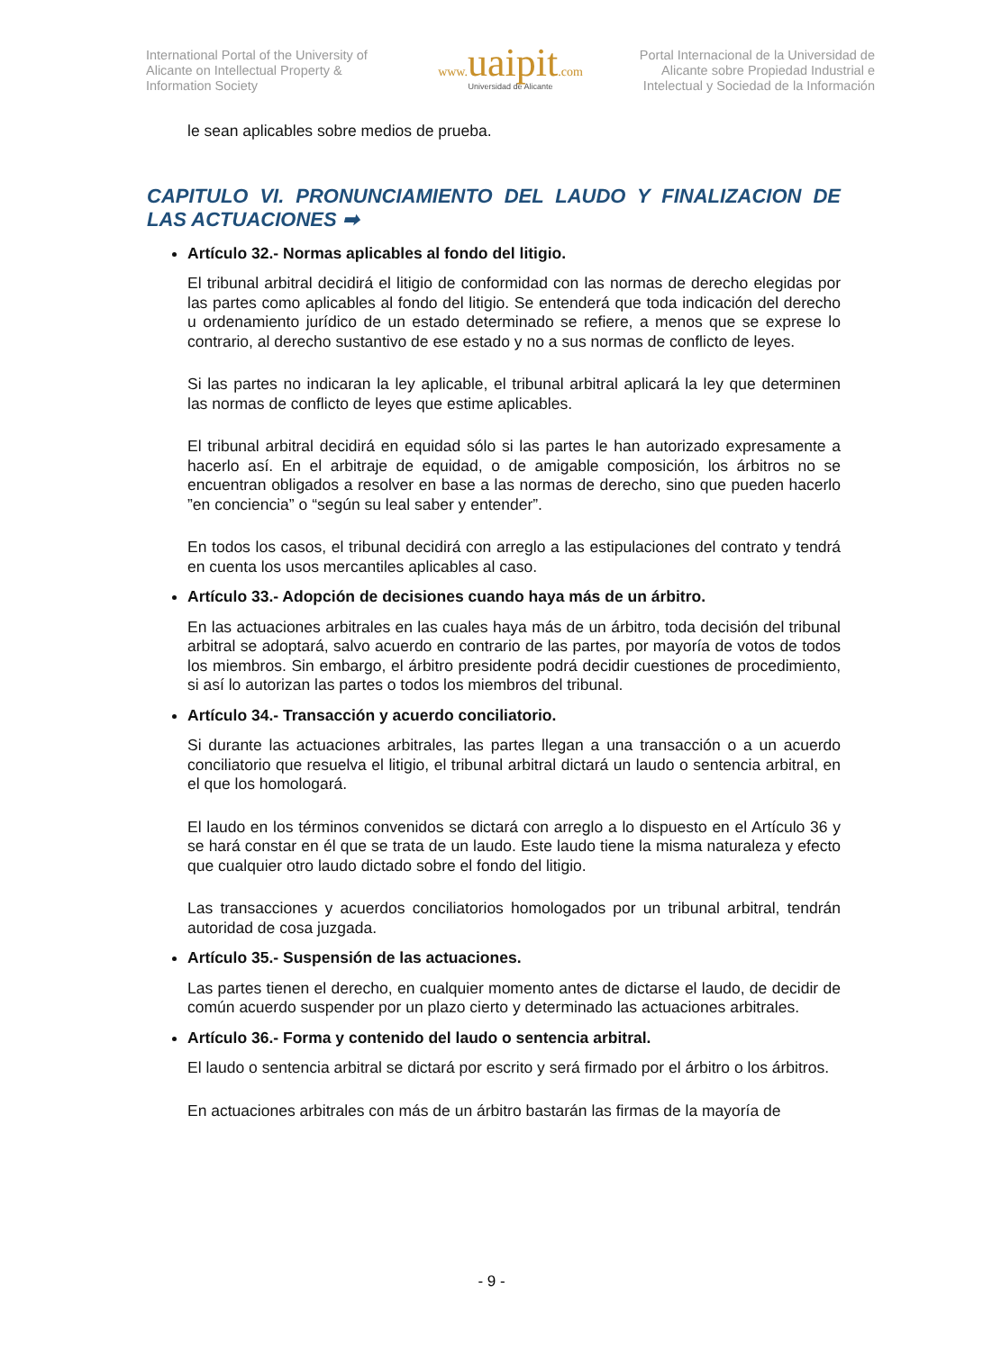International Portal of the University of Alicante on Intellectual Property & Information Society
www. uaipit.com
Universidad de Alicante
Portal Internacional de la Universidad de Alicante sobre Propiedad Industrial e Intelectual y Sociedad de la Información
le sean aplicables sobre medios de prueba.
CAPITULO VI. PRONUNCIAMIENTO DEL LAUDO Y FINALIZACION DE LAS ACTUACIONES ➡
Artículo 32.- Normas aplicables al fondo del litigio.
El tribunal arbitral decidirá el litigio de conformidad con las normas de derecho elegidas por las partes como aplicables al fondo del litigio. Se entenderá que toda indicación del derecho u ordenamiento jurídico de un estado determinado se refiere, a menos que se exprese lo contrario, al derecho sustantivo de ese estado y no a sus normas de conflicto de leyes.
Si las partes no indicaran la ley aplicable, el tribunal arbitral aplicará la ley que determinen las normas de conflicto de leyes que estime aplicables.
El tribunal arbitral decidirá en equidad sólo si las partes le han autorizado expresamente a hacerlo así. En el arbitraje de equidad, o de amigable composición, los árbitros no se encuentran obligados a resolver en base a las normas de derecho, sino que pueden hacerlo ”en conciencia” o “según su leal saber y entender”.
En todos los casos, el tribunal decidirá con arreglo a las estipulaciones del contrato y tendrá en cuenta los usos mercantiles aplicables al caso.
Artículo 33.- Adopción de decisiones cuando haya más de un árbitro.
En las actuaciones arbitrales en las cuales haya más de un árbitro, toda decisión del tribunal arbitral se adoptará, salvo acuerdo en contrario de las partes, por mayoría de votos de todos los miembros. Sin embargo, el árbitro presidente podrá decidir cuestiones de procedimiento, si así lo autorizan las partes o todos los miembros del tribunal.
Artículo 34.- Transacción y acuerdo conciliatorio.
Si durante las actuaciones arbitrales, las partes llegan a una transacción o a un acuerdo conciliatorio que resuelva el litigio, el tribunal arbitral dictará un laudo o sentencia arbitral, en el que los homologará.
El laudo en los términos convenidos se dictará con arreglo a lo dispuesto en el Artículo 36 y se hará constar en él que se trata de un laudo. Este laudo tiene la misma naturaleza y efecto que cualquier otro laudo dictado sobre el fondo del litigio.
Las transacciones y acuerdos conciliatorios homologados por un tribunal arbitral, tendrán autoridad de cosa juzgada.
Artículo 35.- Suspensión de las actuaciones.
Las partes tienen el derecho, en cualquier momento antes de dictarse el laudo, de decidir de común acuerdo suspender por un plazo cierto y determinado las actuaciones arbitrales.
Artículo 36.- Forma y contenido del laudo o sentencia arbitral.
El laudo o sentencia arbitral se dictará por escrito y será firmado por el árbitro o los árbitros.
En actuaciones arbitrales con más de un árbitro bastarán las firmas de la mayoría de
- 9 -